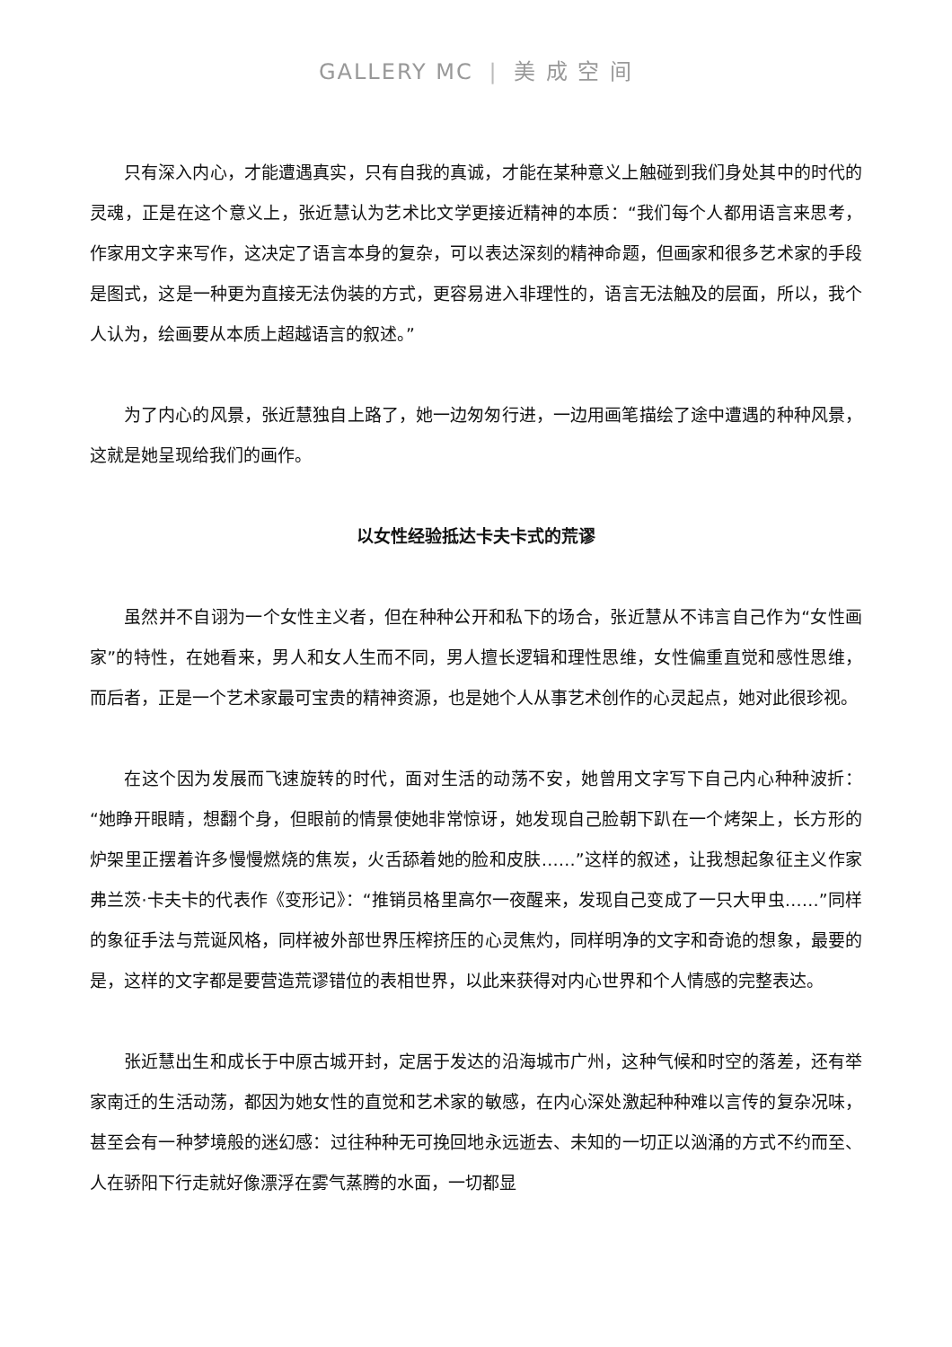GALLERY MC | 美 成 空 间
只有深入内心，才能遭遇真实，只有自我的真诚，才能在某种意义上触碰到我们身处其中的时代的灵魂，正是在这个意义上，张近慧认为艺术比文学更接近精神的本质：“我们每个人都用语言来思考，作家用文字来写作，这决定了语言本身的复杂，可以表达深刻的精神命题，但画家和很多艺术家的手段是图式，这是一种更为直接无法伪装的方式，更容易进入非理性的，语言无法触及的层面，所以，我个人认为，绘画要从本质上超越语言的叙述。”
为了内心的风景，张近慧独自上路了，她一边匆匆行进，一边用画笔描绘了途中遭遇的种种风景，这就是她呈现给我们的画作。
以女性经验抵达卡夫卡式的荒谬
虽然并不自诩为一个女性主义者，但在种种公开和私下的场合，张近慧从不讳言自己作为“女性画家”的特性，在她看来，男人和女人生而不同，男人擅长逻辑和理性思维，女性偏重直觉和感性思维，而后者，正是一个艺术家最可宝贵的精神资源，也是她个人从事艺术创作的心灵起点，她对此很珍视。
在这个因为发展而飞速旋转的时代，面对生活的动荡不安，她曾用文字写下自己内心种种波折：“她睁开眼睛，想翻个身，但眼前的情景使她非常惊讶，她发现自己脸朝下趴在一个烤架上，长方形的炉架里正摆着许多慢慢燃烧的焦炭，火舌舔着她的脸和皮肤……”这样的叙述，让我想起象征主义作家弗兰茨·卡夫卡的代表作《变形记》：“推销员格里高尔一夜醒来，发现自己变成了一只大甲虫……”同样的象征手法与荒诞风格，同样被外部世界压榨挤压的心灵焦灼，同样明净的文字和奇诡的想象，最要的是，这样的文字都是要营造荒谬错位的表相世界，以此来获得对内心世界和个人情感的完整表达。
张近慧出生和成长于中原古城开封，定居于发达的沿海城市广州，这种气候和时空的落差，还有举家南迁的生活动荡，都因为她女性的直觉和艺术家的敏感，在内心深处激起种种难以言传的复杂况味，甚至会有一种梦境般的迷幻感：过往种种无可挽回地永远逝去、未知的一切正以汹涌的方式不约而至、人在骄阳下行走就好像漂浮在雾气蒸腾的水面，一切都显